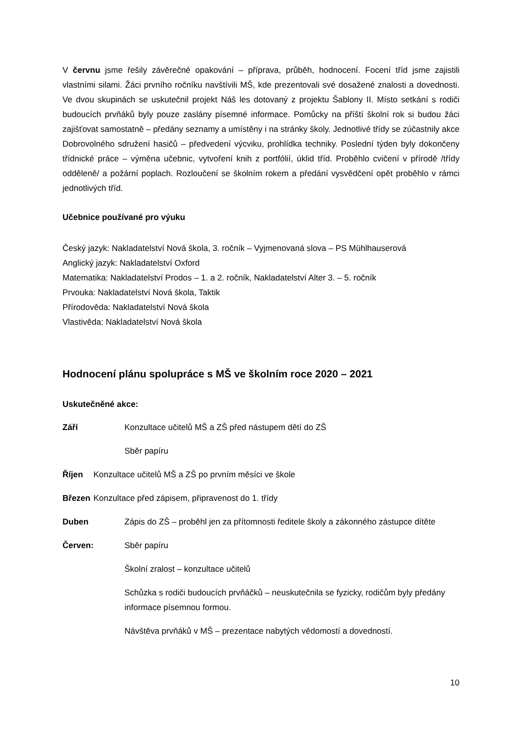V červnu jsme řešily závěrečné opakování – příprava, průběh, hodnocení. Focení tříd jsme zajistili vlastními silami. Žáci prvního ročníku navštívili MŠ, kde prezentovali své dosažené znalosti a dovednosti. Ve dvou skupinách se uskutečnil projekt Náš les dotovaný z projektu Šablony II. Místo setkání s rodiči budoucích prvňáků byly pouze zaslány písemné informace. Pomůcky na příští školní rok si budou žáci zajišťovat samostatně – předány seznamy a umístěny i na stránky školy. Jednotlivé třídy se zúčastnily akce Dobrovolného sdružení hasičů – předvedení výcviku, prohlídka techniky. Poslední týden byly dokončeny třídnické práce – výměna učebnic, vytvoření knih z portfólií, úklid tříd. Proběhlo cvičení v přírodě /třídy odděleně/ a požární poplach. Rozloučení se školním rokem a předání vysvědčení opět proběhlo v rámci jednotlivých tříd.
Učebnice používané pro výuku
Český jazyk: Nakladatelství Nová škola, 3. ročník – Vyjmenovaná slova – PS Mühlhauserová
Anglický jazyk: Nakladatelství Oxford
Matematika: Nakladatelství Prodos – 1. a 2. ročník, Nakladatelství Alter 3. – 5. ročník
Prvouka: Nakladatelství Nová škola, Taktik
Přírodověda: Nakladatelství Nová škola
Vlastivěda: Nakladatelství Nová škola
Hodnocení plánu spolupráce s MŠ ve školním roce 2020 – 2021
Uskutečněné akce:
Září Konzultace učitelů MŠ a ZŠ před nástupem dětí do ZŠ
Sběr papíru
Říjen Konzultace učitelů MŠ a ZŠ po prvním měsíci ve škole
Březen Konzultace před zápisem, připravenost do 1. třídy
Duben Zápis do ZŠ – proběhl jen za přítomnosti ředitele školy a zákonného zástupce dítěte
Červen: Sběr papíru
Školní zralost – konzultace učitelů
Schůzka s rodiči budoucích prvňáčků – neuskutečnila se fyzicky, rodičům byly předány informace písemnou formou.
Návštěva prvňáků v MŠ – prezentace nabytých vědomostí a dovedností.
10